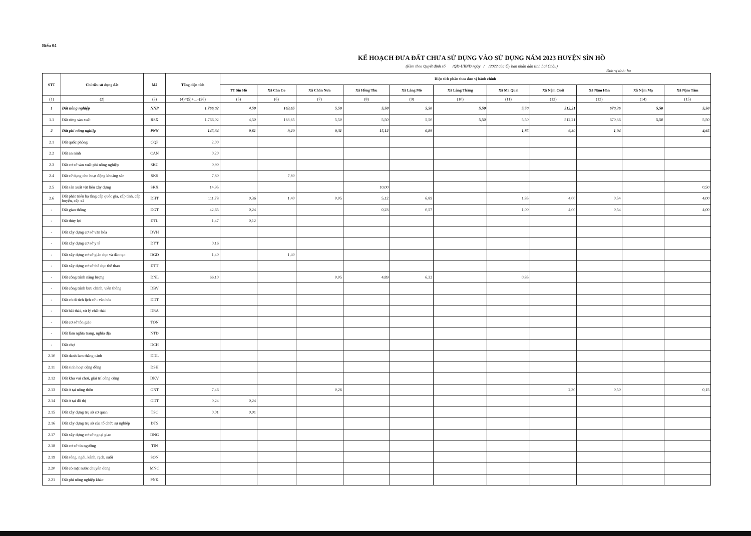Biểu 04
KẾ HOẠCH ĐƯA ĐẤT CHƯA SỬ DỤNG VÀO SỬ DỤNG NĂM 2023 HUYỆN SÌN HỒ
(Kèm theo Quyết định số /QĐ-UBND ngày / /2022 của Ủy ban nhân dân tỉnh Lai Châu)
Đơn vị tính: ha
| STT | Chỉ tiêu sử dụng đất | Mã | Tổng diện tích | Diện tích phân theo đơn vị hành chính | | | | | | | | | | |
| --- | --- | --- | --- | --- | --- | --- | --- | --- | --- | --- | --- | --- | --- | --- |
| | | | | TT Sìn Hồ | Xã Căn Co | Xã Chăn Nưa | Xã Hồng Thu | Xã Làng Mô | Xã Lùng Thàng | Xã Ma Quai | Xã Nậm Cuổi | Xã Nậm Hăn | Xã Nậm Mạ | Xã Nậm Tăm |
| (1) | (2) | (3) | (4)=(5)+...+(26) | (5) | (6) | (7) | (8) | (9) | (10) | (11) | (12) | (13) | (14) | (15) |
| 1 | Đất nông nghiệp | NNP | 1.766,02 | 4,50 | 163,65 | 5,50 | 5,50 | 5,50 | 5,50 | 5,50 | 512,21 | 670,36 | 5,50 | 5,50 |
| 1.1 | Đất rừng sản xuất | RSX | 1.766,02 | 4,50 | 163,65 | 5,50 | 5,50 | 5,50 | 5,50 | 5,50 | 512,21 | 670,36 | 5,50 | 5,50 |
| 2 | Đất phi nông nghiệp | PNN | 145,34 | 0,61 | 9,20 | 0,31 | 15,12 | 6,89 | | 1,85 | 6,30 | 1,04 | | 4,65 |
| 2.1 | Đất quốc phòng | CQP | 2,00 | | | | | | | | | | | |
| 2.2 | Đất an ninh | CAN | 0,20 | | | | | | | | | | | |
| 2.3 | Đất cơ sở sản xuất phi nông nghiệp | SKC | 0,90 | | | | | | | | | | | |
| 2.4 | Đất sử dụng cho hoạt động khoáng sản | SKS | 7,80 | | 7,80 | | | | | | | | | |
| 2.5 | Đất sản xuất vật liệu xây dựng | SKX | 14,95 | | | | 10,00 | | | | | | | 0,50 |
| 2.6 | Đất phát triển hạ tầng cấp quốc gia, cấp tỉnh, cấp huyện, cấp xã | DHT | 111,78 | 0,36 | 1,40 | 0,05 | 5,12 | 6,89 | | 1,85 | 4,00 | 0,54 | | 4,00 |
| - | Đất giao thông | DGT | 42,65 | 0,24 | | | 0,23 | 0,57 | | 1,00 | 4,00 | 0,54 | | 4,00 |
| - | Đất thủy lợi | DTL | 1,47 | 0,12 | | | | | | | | | | |
| - | Đất xây dựng cơ sở văn hóa | DVH | | | | | | | | | | | | |
| - | Đất xây dựng cơ sở y tế | DYT | 0,16 | | | | | | | | | | | |
| - | Đất xây dựng cơ sở giáo dục và đào tạo | DGD | 1,40 | | 1,40 | | | | | | | | | |
| - | Đất xây dựng cơ sở thể dục thể thao | DTT | | | | | | | | | | | | |
| - | Đất công trình năng lượng | DNL | 66,10 | | | 0,05 | 4,89 | 6,32 | | 0,85 | | | | |
| - | Đất công trình bưu chính, viễn thông | DBV | | | | | | | | | | | | |
| - | Đất có di tích lịch sử - văn hóa | DDT | | | | | | | | | | | | |
| - | Đất bãi thải, xử lý chất thải | DRA | | | | | | | | | | | | |
| - | Đất cơ sở tôn giáo | TON | | | | | | | | | | | | |
| - | Đất làm nghĩa trang, nghĩa địa | NTD | | | | | | | | | | | | |
| - | Đất chợ | DCH | | | | | | | | | | | | |
| 2.10 | Đất danh lam thắng cảnh | DDL | | | | | | | | | | | | |
| 2.11 | Đất sinh hoạt cộng đồng | DSH | | | | | | | | | | | | |
| 2.12 | Đất khu vui chơi, giải trí công cộng | DKV | | | | | | | | | | | | |
| 2.13 | Đất ở tại nông thôn | ONT | 7,46 | | | 0,26 | | | | | 2,30 | 0,50 | | 0,15 |
| 2.14 | Đất ở tại đô thị | ODT | 0,24 | 0,24 | | | | | | | | | | |
| 2.15 | Đất xây dựng trụ sở cơ quan | TSC | 0,01 | 0,01 | | | | | | | | | | |
| 2.16 | Đất xây dựng trụ sở của tổ chức sự nghiệp | DTS | | | | | | | | | | | | |
| 2.17 | Đất xây dựng cơ sở ngoại giao | DNG | | | | | | | | | | | | |
| 2.18 | Đất cơ sở tín ngưỡng | TIN | | | | | | | | | | | | |
| 2.19 | Đất sông, ngòi, kênh, rạch, suối | SON | | | | | | | | | | | | |
| 2.20 | Đất có mặt nước chuyên dùng | MNC | | | | | | | | | | | | |
| 2.21 | Đất phi nông nghiệp khác | PNK | | | | | | | | | | | | |